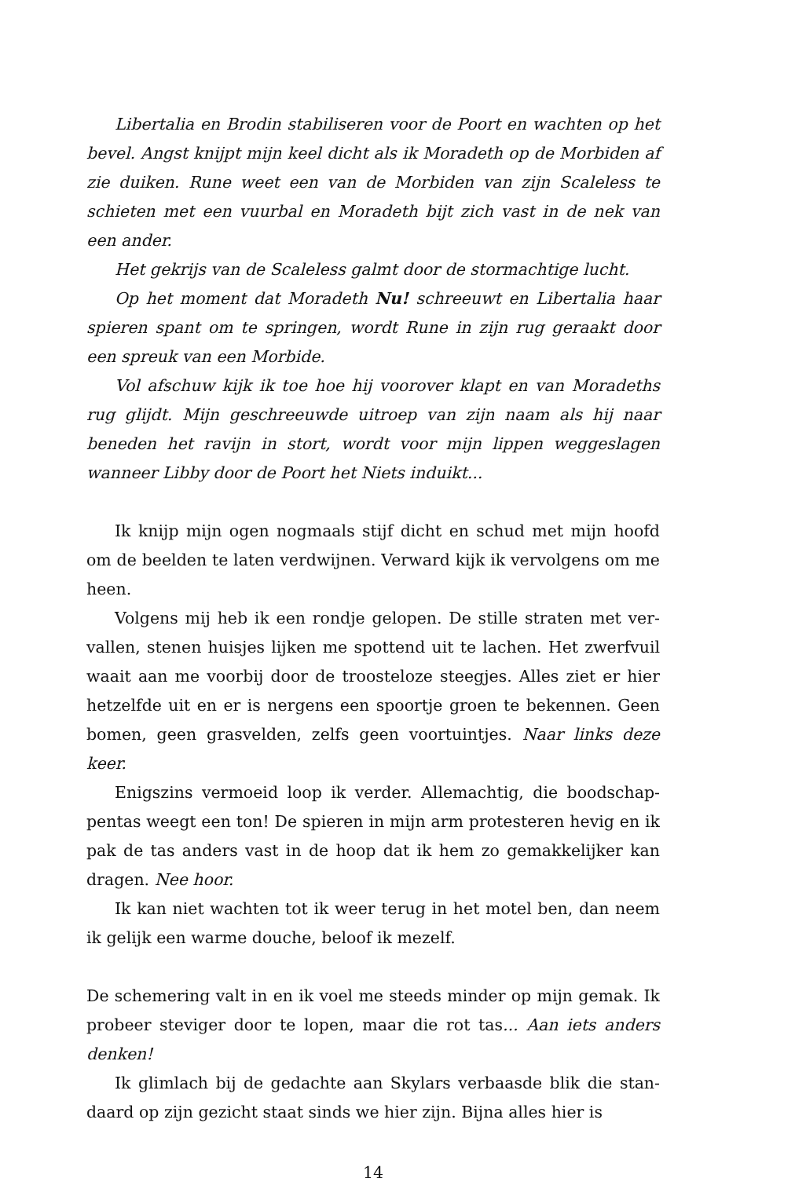Libertalia en Brodin stabiliseren voor de Poort en wachten op het bevel. Angst knijpt mijn keel dicht als ik Moradeth op de Morbiden af zie duiken. Rune weet een van de Morbiden van zijn Scaleless te schieten met een vuurbal en Moradeth bijt zich vast in de nek van een ander.
Het gekrijs van de Scaleless galmt door de stormachtige lucht.
Op het moment dat Moradeth Nu! schreeuwt en Libertalia haar spieren spant om te springen, wordt Rune in zijn rug geraakt door een spreuk van een Morbide.
Vol afschuw kijk ik toe hoe hij voorover klapt en van Moradeths rug glijdt. Mijn geschreeuwde uitroep van zijn naam als hij naar beneden het ravijn in stort, wordt voor mijn lippen weggeslagen wanneer Libby door de Poort het Niets induikt...
Ik knijp mijn ogen nogmaals stijf dicht en schud met mijn hoofd om de beelden te laten verdwijnen. Verward kijk ik vervolgens om me heen.
Volgens mij heb ik een rondje gelopen. De stille straten met ver­vallen, stenen huisjes lijken me spottend uit te lachen. Het zwerfvuil waait aan me voorbij door de troosteloze steegjes. Alles ziet er hier hetzelfde uit en er is nergens een spoortje groen te bekennen. Geen bomen, geen grasvelden, zelfs geen voortuintjes. Naar links deze keer.
Enigszins vermoeid loop ik verder. Allemachtig, die boodschap­pentas weegt een ton! De spieren in mijn arm protesteren hevig en ik pak de tas anders vast in de hoop dat ik hem zo gemakkelijker kan dragen. Nee hoor.
Ik kan niet wachten tot ik weer terug in het motel ben, dan neem ik gelijk een warme douche, beloof ik mezelf.
De schemering valt in en ik voel me steeds minder op mijn gemak. Ik probeer steviger door te lopen, maar die rot tas... Aan iets anders denken!
Ik glimlach bij de gedachte aan Skylars verbaasde blik die stan­daard op zijn gezicht staat sinds we hier zijn. Bijna alles hier is
14